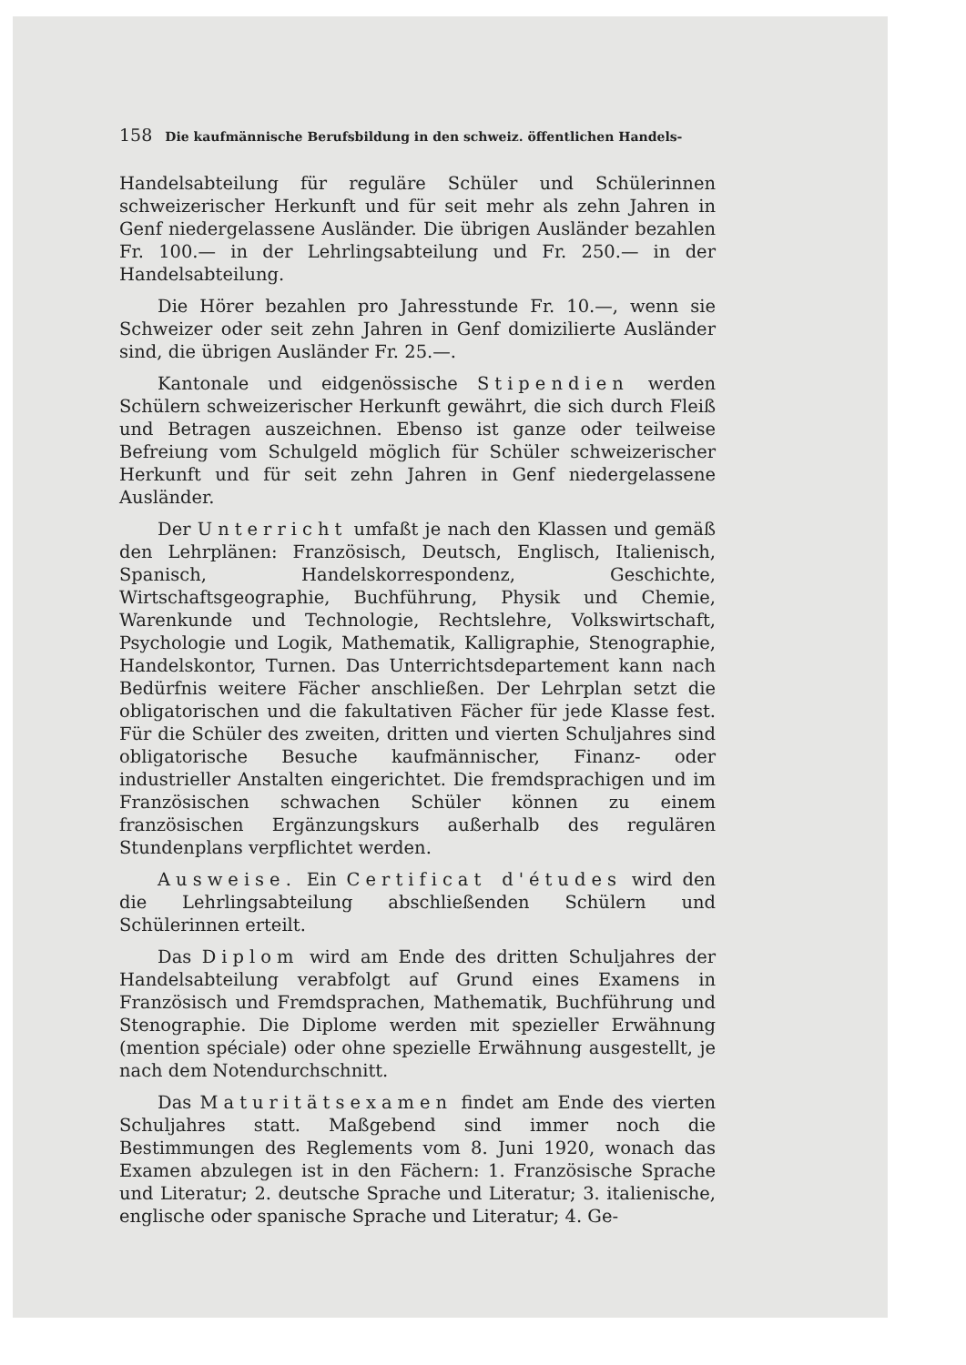158 Die kaufmännische Berufsbildung in den schweiz. öffentlichen Handels-
Handelsabteilung für reguläre Schüler und Schülerinnen schweizerischer Herkunft und für seit mehr als zehn Jahren in Genf niedergelassene Ausländer. Die übrigen Ausländer bezahlen Fr. 100.— in der Lehrlingsabteilung und Fr. 250.— in der Handelsabteilung.
Die Hörer bezahlen pro Jahresstunde Fr. 10.—, wenn sie Schweizer oder seit zehn Jahren in Genf domizilierte Ausländer sind, die übrigen Ausländer Fr. 25.—.
Kantonale und eidgenössische Stipendien werden Schülern schweizerischer Herkunft gewährt, die sich durch Fleiß und Betragen auszeichnen. Ebenso ist ganze oder teilweise Befreiung vom Schulgeld möglich für Schüler schweizerischer Herkunft und für seit zehn Jahren in Genf niedergelassene Ausländer.
Der Unterricht umfaßt je nach den Klassen und gemäß den Lehrplänen: Französisch, Deutsch, Englisch, Italienisch, Spanisch, Handelskorrespondenz, Geschichte, Wirtschaftsgeographie, Buchführung, Physik und Chemie, Warenkunde und Technologie, Rechtslehre, Volkswirtschaft, Psychologie und Logik, Mathematik, Kalligraphie, Stenographie, Handelskontor, Turnen. Das Unterrichtsdepartement kann nach Bedürfnis weitere Fächer anschließen. Der Lehrplan setzt die obligatorischen und die fakultativen Fächer für jede Klasse fest. Für die Schüler des zweiten, dritten und vierten Schuljahres sind obligatorische Besuche kaufmännischer, Finanz- oder industrieller Anstalten eingerichtet. Die fremdsprachigen und im Französischen schwachen Schüler können zu einem französischen Ergänzungskurs außerhalb des regulären Stundenplans verpflichtet werden.
Ausweise. Ein Certificat d'études wird den die Lehrlingsabteilung abschließenden Schülern und Schülerinnen erteilt.
Das Diplom wird am Ende des dritten Schuljahres der Handelsabteilung verabfolgt auf Grund eines Examens in Französisch und Fremdsprachen, Mathematik, Buchführung und Stenographie. Die Diplome werden mit spezieller Erwähnung (mention spéciale) oder ohne spezielle Erwähnung ausgestellt, je nach dem Notendurchschnitt.
Das Maturitätsexamen findet am Ende des vierten Schuljahres statt. Maßgebend sind immer noch die Bestimmungen des Reglements vom 8. Juni 1920, wonach das Examen abzulegen ist in den Fächern: 1. Französische Sprache und Literatur; 2. deutsche Sprache und Literatur; 3. italienische, englische oder spanische Sprache und Literatur; 4. Ge-